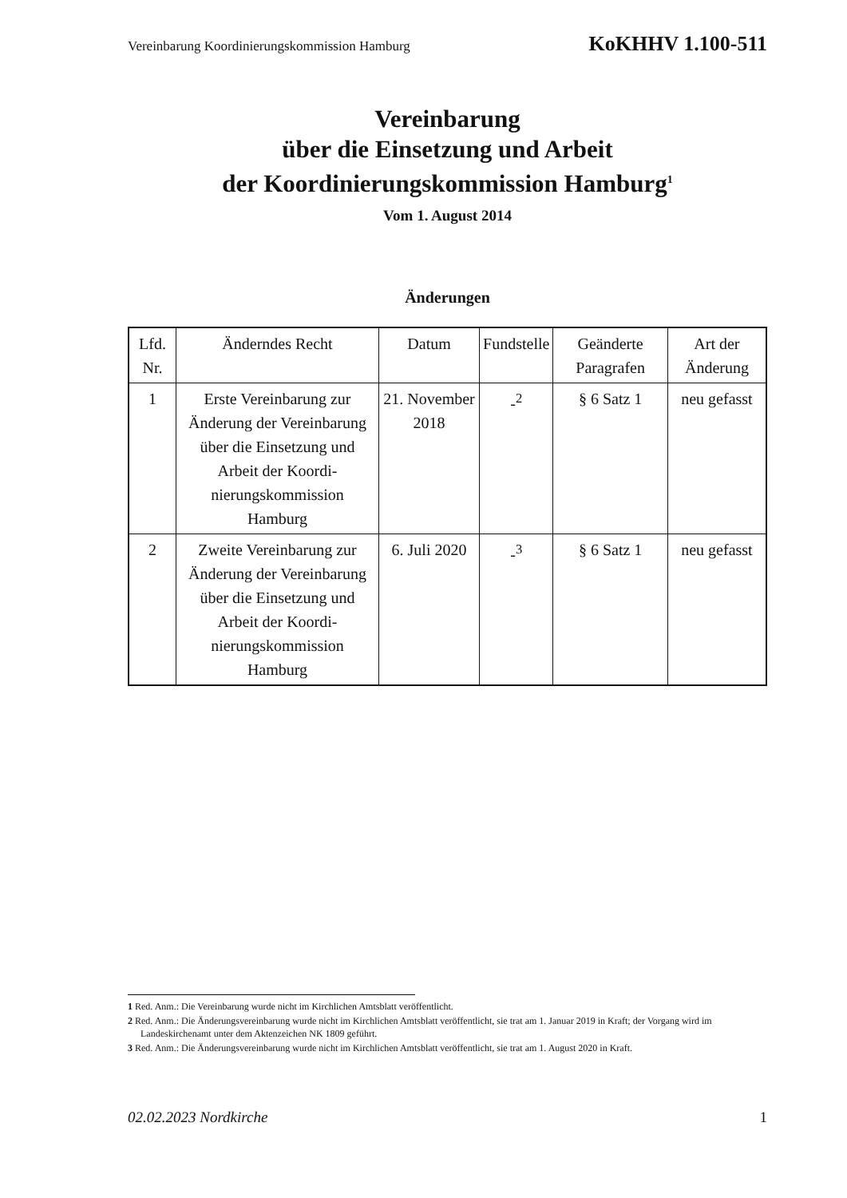Vereinbarung Koordinierungskommission Hamburg KoKHHV 1.100-511
Vereinbarung
über die Einsetzung und Arbeit
der Koordinierungskommission Hamburg<sup>1</sup>
Vom 1. August 2014
Änderungen
| Lfd. Nr. | Änderndes Recht | Datum | Fundstelle | Geänderte Paragrafen | Art der Änderung |
| --- | --- | --- | --- | --- | --- |
| 1 | Erste Vereinbarung zur Änderung der Vereinba­rung über die Einsetzung und Arbeit der Koordi­nierungskommission Hamburg | 21. Novem­ber 2018 | -<sup>2</sup> | § 6 Satz 1 | neu gefasst |
| 2 | Zweite Vereinbarung zur Änderung der Vereinba­rung über die Einsetzung und Arbeit der Koordi­nierungskommission Hamburg | 6. Juli 2020 | -<sup>3</sup> | § 6 Satz 1 | neu gefasst |
1 Red. Anm.: Die Vereinbarung wurde nicht im Kirchlichen Amtsblatt veröffentlicht.
2 Red. Anm.: Die Änderungsvereinbarung wurde nicht im Kirchlichen Amtsblatt veröffentlicht, sie trat am 1. Januar 2019 in Kraft; der Vorgang wird im Landeskirchenamt unter dem Aktenzeichen NK 1809 geführt.
3 Red. Anm.: Die Änderungsvereinbarung wurde nicht im Kirchlichen Amtsblatt veröffentlicht, sie trat am 1. August 2020 in Kraft.
02.02.2023 Nordkirche 1